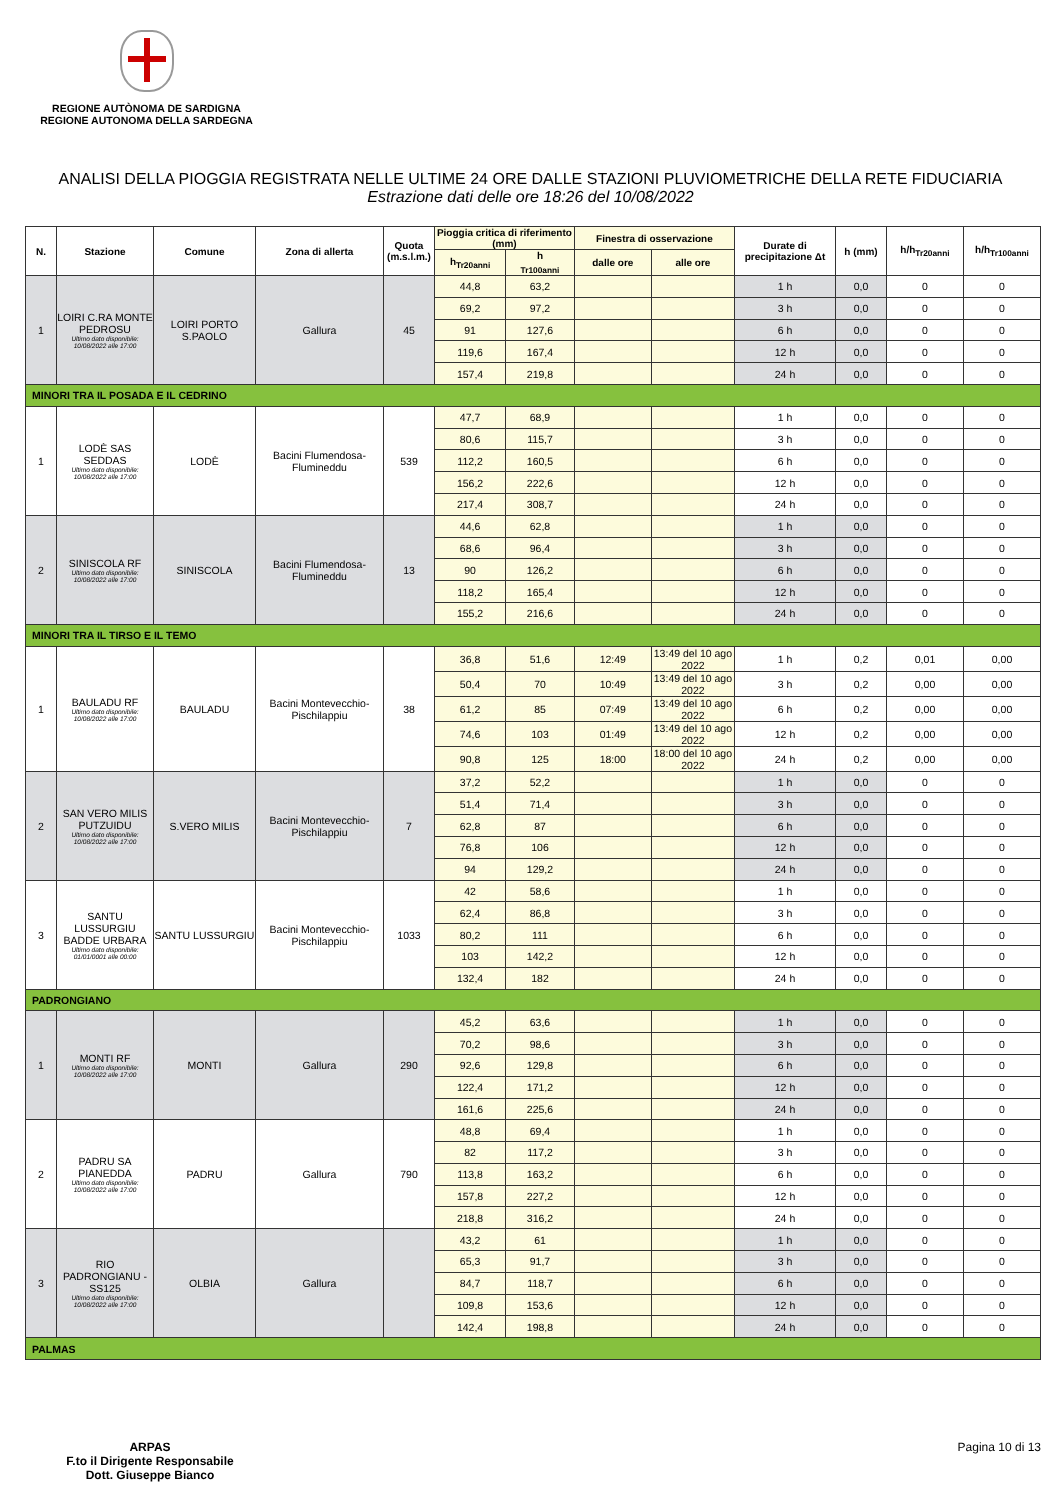REGIONE AUTÒNOMA DE SARDIGNA
REGIONE AUTONOMA DELLA SARDEGNA
ANALISI DELLA PIOGGIA REGISTRATA NELLE ULTIME 24 ORE DALLE STAZIONI PLUVIOMETRICHE DELLA RETE FIDUCIARIA
Estrazione dati delle ore 18:26 del 10/08/2022
| N. | Stazione | Comune | Zona di allerta | Quota (m.s.l.m.) | Pioggia critica di riferimento (mm) | | Finestra di osservazione | | Durate di precipitazione Δt | h (mm) | h/h<sub>Tr20anni</sub> | h/h<sub>Tr100anni</sub> |
| --- | --- | --- | --- | --- | --- | --- | --- | --- | --- | --- | --- | --- |
| | | | | | h<sub>Tr20anni</sub> | h <sub>Tr100anni</sub> | dalle ore | alle ore | | | | |
| 1 | LOIRI C.RA MONTE PEDROSU Ultimo dato disponibile: 10/08/2022 alle 17:00 | LOIRI PORTO S.PAOLO | Gallura | 45 | 44,8 | 63,2 | | | 1 h | 0,0 | 0 | 0 |
| | | | | | 69,2 | 97,2 | | | 3 h | 0,0 | 0 | 0 |
| | | | | | 91 | 127,6 | | | 6 h | 0,0 | 0 | 0 |
| | | | | | 119,6 | 167,4 | | | 12 h | 0,0 | 0 | 0 |
| | | | | | 157,4 | 219,8 | | | 24 h | 0,0 | 0 | 0 |
| MINORI TRA IL POSADA E IL CEDRINO | | | | | | | | | | | | |
| 1 | LODÈ SAS SEDDAS Ultimo dato disponibile: 10/08/2022 alle 17:00 | LODÈ | Bacini Flumendosa-Flumineddu | 539 | 47,7 | 68,9 | | | 1 h | 0,0 | 0 | 0 |
| | | | | | 80,6 | 115,7 | | | 3 h | 0,0 | 0 | 0 |
| | | | | | 112,2 | 160,5 | | | 6 h | 0,0 | 0 | 0 |
| | | | | | 156,2 | 222,6 | | | 12 h | 0,0 | 0 | 0 |
| | | | | | 217,4 | 308,7 | | | 24 h | 0,0 | 0 | 0 |
| 2 | SINISCOLA RF Ultimo dato disponibile: 10/08/2022 alle 17:00 | SINISCOLA | Bacini Flumendosa-Flumineddu | 13 | 44,6 | 62,8 | | | 1 h | 0,0 | 0 | 0 |
| | | | | | 68,6 | 96,4 | | | 3 h | 0,0 | 0 | 0 |
| | | | | | 90 | 126,2 | | | 6 h | 0,0 | 0 | 0 |
| | | | | | 118,2 | 165,4 | | | 12 h | 0,0 | 0 | 0 |
| | | | | | 155,2 | 216,6 | | | 24 h | 0,0 | 0 | 0 |
| MINORI TRA IL TIRSO E IL TEMO | | | | | | | | | | | | |
| 1 | BAULADU RF Ultimo dato disponibile: 10/08/2022 alle 17:00 | BAULADU | Bacini Montevecchio-Pischilappiu | 38 | 36,8 | 51,6 | 12:49 | 13:49 del 10 ago 2022 | 1 h | 0,2 | 0,01 | 0,00 |
| | | | | | 50,4 | 70 | 10:49 | 13:49 del 10 ago 2022 | 3 h | 0,2 | 0,00 | 0,00 |
| | | | | | 61,2 | 85 | 07:49 | 13:49 del 10 ago 2022 | 6 h | 0,2 | 0,00 | 0,00 |
| | | | | | 74,6 | 103 | 01:49 | 13:49 del 10 ago 2022 | 12 h | 0,2 | 0,00 | 0,00 |
| | | | | | 90,8 | 125 | 18:00 | 18:00 del 10 ago 2022 | 24 h | 0,2 | 0,00 | 0,00 |
| 2 | SAN VERO MILIS PUTZUIDU Ultimo dato disponibile: 10/08/2022 alle 17:00 | S.VERO MILIS | Bacini Montevecchio-Pischilappiu | 7 | 37,2 | 52,2 | | | 1 h | 0,0 | 0 | 0 |
| | | | | | 51,4 | 71,4 | | | 3 h | 0,0 | 0 | 0 |
| | | | | | 62,8 | 87 | | | 6 h | 0,0 | 0 | 0 |
| | | | | | 76,8 | 106 | | | 12 h | 0,0 | 0 | 0 |
| | | | | | 94 | 129,2 | | | 24 h | 0,0 | 0 | 0 |
| 3 | SANTU LUSSURGIU BADDE URBARA Ultimo dato disponibile: 01/01/0001 alle 00:00 | SANTU LUSSURGIU | Bacini Montevecchio-Pischilappiu | 1033 | 42 | 58,6 | | | 1 h | 0,0 | 0 | 0 |
| | | | | | 62,4 | 86,8 | | | 3 h | 0,0 | 0 | 0 |
| | | | | | 80,2 | 111 | | | 6 h | 0,0 | 0 | 0 |
| | | | | | 103 | 142,2 | | | 12 h | 0,0 | 0 | 0 |
| | | | | | 132,4 | 182 | | | 24 h | 0,0 | 0 | 0 |
| PADRONGIANO | | | | | | | | | | | | |
| 1 | MONTI RF Ultimo dato disponibile: 10/08/2022 alle 17:00 | MONTI | Gallura | 290 | 45,2 | 63,6 | | | 1 h | 0,0 | 0 | 0 |
| | | | | | 70,2 | 98,6 | | | 3 h | 0,0 | 0 | 0 |
| | | | | | 92,6 | 129,8 | | | 6 h | 0,0 | 0 | 0 |
| | | | | | 122,4 | 171,2 | | | 12 h | 0,0 | 0 | 0 |
| | | | | | 161,6 | 225,6 | | | 24 h | 0,0 | 0 | 0 |
| 2 | PADRU SA PIANEDDA Ultimo dato disponibile: 10/08/2022 alle 17:00 | PADRU | Gallura | 790 | 48,8 | 69,4 | | | 1 h | 0,0 | 0 | 0 |
| | | | | | 82 | 117,2 | | | 3 h | 0,0 | 0 | 0 |
| | | | | | 113,8 | 163,2 | | | 6 h | 0,0 | 0 | 0 |
| | | | | | 157,8 | 227,2 | | | 12 h | 0,0 | 0 | 0 |
| | | | | | 218,8 | 316,2 | | | 24 h | 0,0 | 0 | 0 |
| 3 | RIO PADRONGIANU - SS125 Ultimo dato disponibile: 10/08/2022 alle 17:00 | OLBIA | Gallura | | 43,2 | 61 | | | 1 h | 0,0 | 0 | 0 |
| | | | | | 65,3 | 91,7 | | | 3 h | 0,0 | 0 | 0 |
| | | | | | 84,7 | 118,7 | | | 6 h | 0,0 | 0 | 0 |
| | | | | | 109,8 | 153,6 | | | 12 h | 0,0 | 0 | 0 |
| | | | | | 142,4 | 198,8 | | | 24 h | 0,0 | 0 | 0 |
| PALMAS | | | | | | | | | | | | |
ARPAS
F.to il Dirigente Responsabile
Dott. Giuseppe Bianco
Pagina 10 di 13